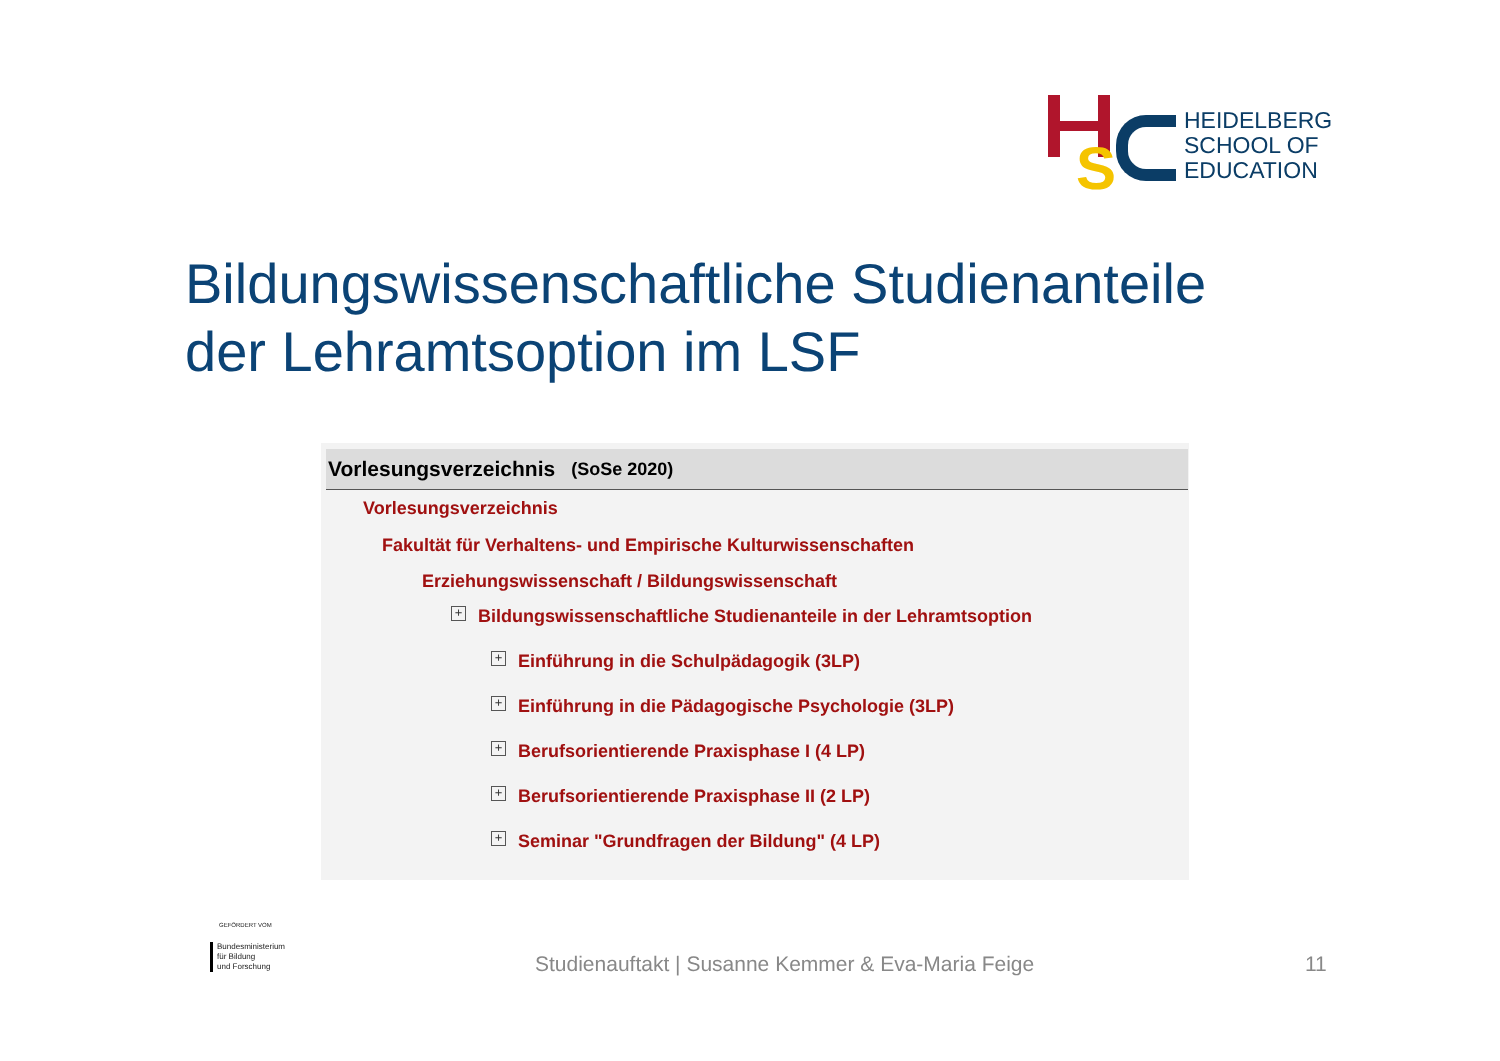S
HEIDELBERG
SCHOOL OF
EDUCATION
Bildungswissenschaftliche Studienanteile
der Lehramtsoption im LSF
Vorlesungsverzeichnis (SoSe 2020)
Vorlesungsverzeichnis
Fakultät für Verhaltens- und Empirische Kulturwissenschaften
Erziehungswissenschaft / Bildungswissenschaft
+ Bildungswissenschaftliche Studienanteile in der Lehramtsoption
+ Einführung in die Schulpädagogik (3LP)
+ Einführung in die Pädagogische Psychologie (3LP)
+ Berufsorientierende Praxisphase I (4 LP)
+ Berufsorientierende Praxisphase II (2 LP)
+ Seminar "Grundfragen der Bildung" (4 LP)
GEFÖRDERT VOM
Bundesministerium
für Bildung
und Forschung
Studienauftakt | Susanne Kemmer & Eva-Maria Feige
11